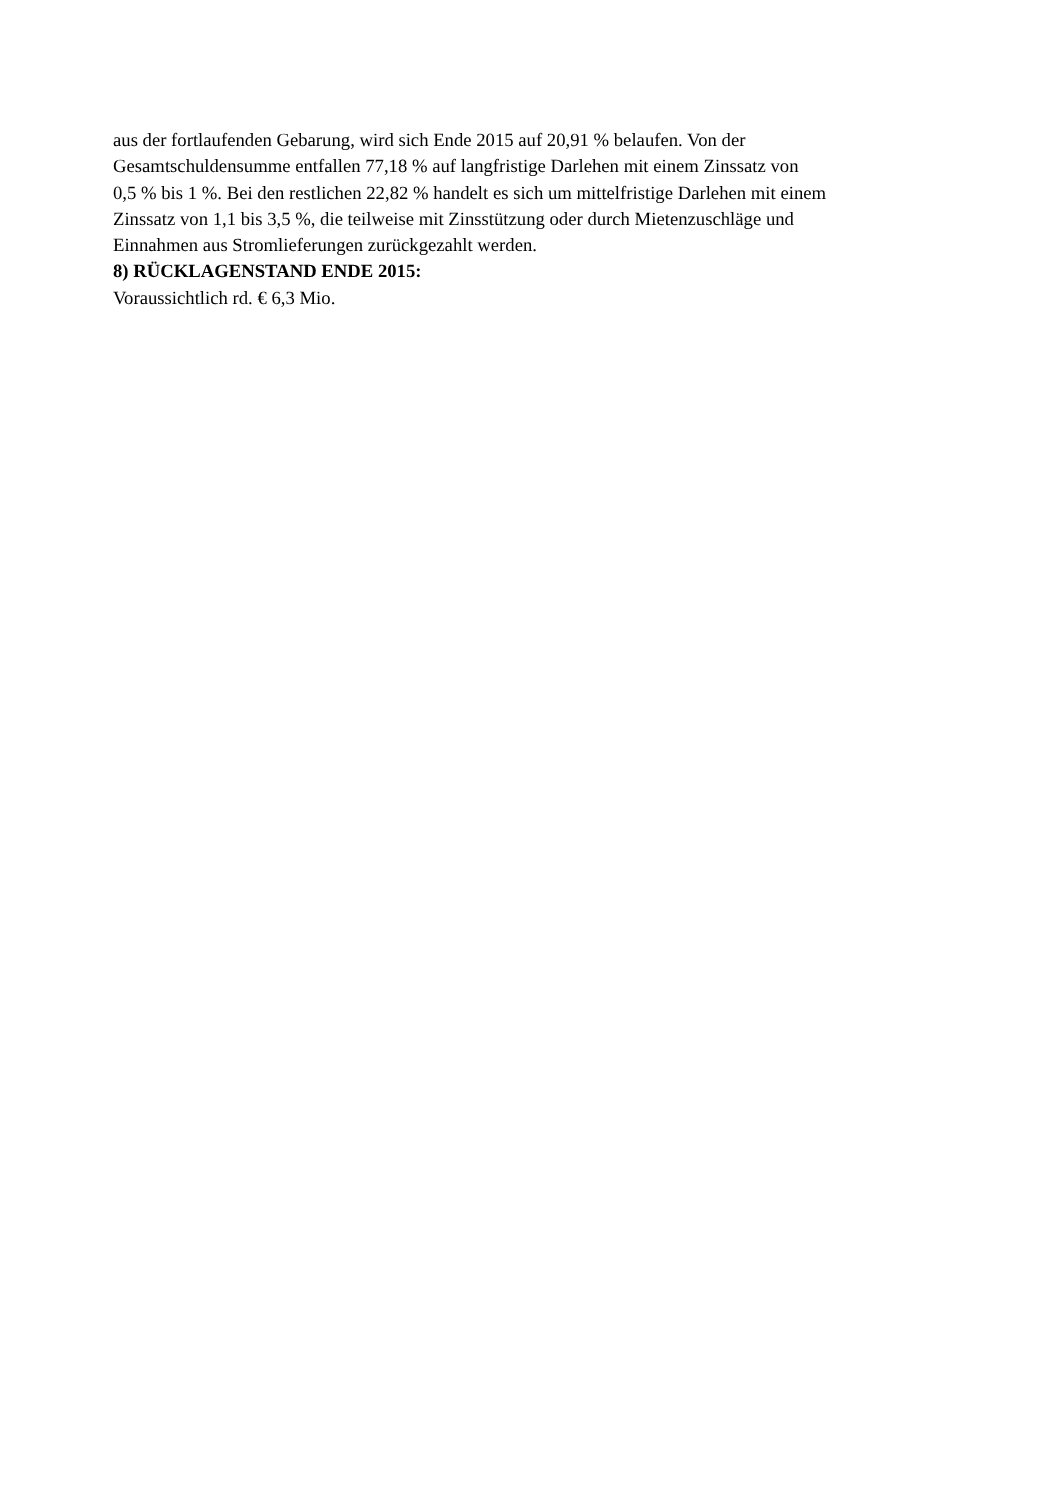aus der fortlaufenden Gebarung, wird sich Ende 2015 auf 20,91 % belaufen. Von der
Gesamtschuldensumme entfallen 77,18 % auf langfristige Darlehen mit einem Zinssatz von
0,5 % bis 1 %. Bei den restlichen 22,82 % handelt es sich um mittelfristige Darlehen mit einem
Zinssatz von 1,1 bis 3,5 %, die teilweise mit Zinsstützung oder durch Mietenzuschläge und
Einnahmen aus Stromlieferungen zurückgezahlt werden.
8) RÜCKLAGENSTAND ENDE 2015:
Voraussichtlich rd. € 6,3 Mio.